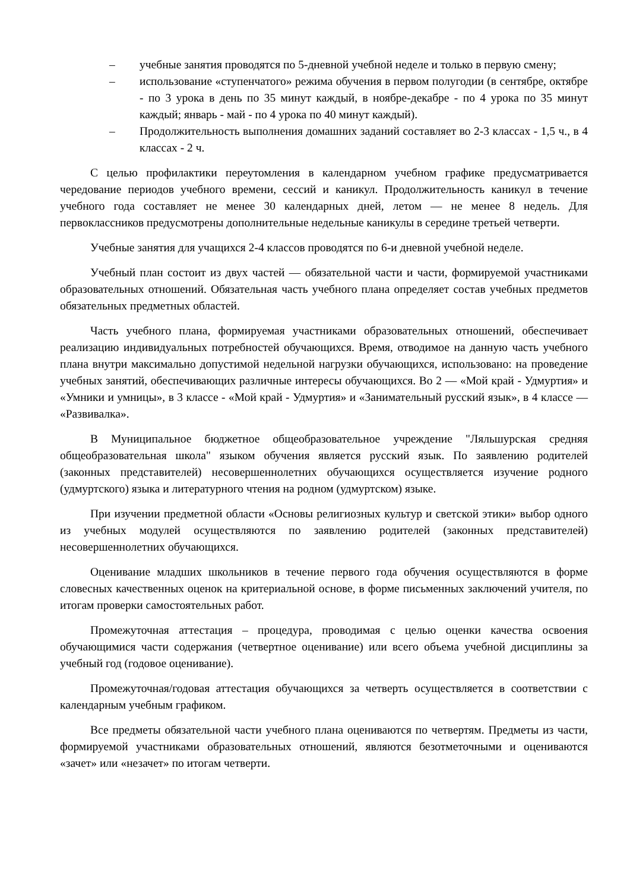– учебные занятия проводятся по 5-дневной учебной неделе и только в первую смену;
– использование «ступенчатого» режима обучения в первом полугодии (в сентябре, октябре - по 3 урока в день по 35 минут каждый, в ноябре-декабре - по 4 урока по 35 минут каждый; январь - май - по 4 урока по 40 минут каждый).
– Продолжительность выполнения домашних заданий составляет во 2-3 классах - 1,5 ч., в 4 классах - 2 ч.
С целью профилактики переутомления в календарном учебном графике предусматривается чередование периодов учебного времени, сессий и каникул. Продолжительность каникул в течение учебного года составляет не менее 30 календарных дней, летом — не менее 8 недель. Для первоклассников предусмотрены дополнительные недельные каникулы в середине третьей четверти.
Учебные занятия для учащихся 2-4 классов проводятся по 6-и дневной учебной неделе.
Учебный план состоит из двух частей — обязательной части и части, формируемой участниками образовательных отношений. Обязательная часть учебного плана определяет состав учебных предметов обязательных предметных областей.
Часть учебного плана, формируемая участниками образовательных отношений, обеспечивает реализацию индивидуальных потребностей обучающихся. Время, отводимое на данную часть учебного плана внутри максимально допустимой недельной нагрузки обучающихся, использовано: на проведение учебных занятий, обеспечивающих различные интересы обучающихся. Во 2 — «Мой край - Удмуртия» и «Умники и умницы», в 3 классе - «Мой край - Удмуртия» и «Занимательный русский язык», в 4 классе — «Развивалка».
В Муниципальное бюджетное общеобразовательное учреждение "Ляльшурская средняя общеобразовательная школа" языком обучения является русский язык. По заявлению родителей (законных представителей) несовершеннолетних обучающихся осуществляется изучение родного (удмуртского) языка и литературного чтения на родном (удмуртском) языке.
При изучении предметной области «Основы религиозных культур и светской этики» выбор одного из учебных модулей осуществляются по заявлению родителей (законных представителей) несовершеннолетних обучающихся.
Оценивание младших школьников в течение первого года обучения осуществляются в форме словесных качественных оценок на критериальной основе, в форме письменных заключений учителя, по итогам проверки самостоятельных работ.
Промежуточная аттестация – процедура, проводимая с целью оценки качества освоения обучающимися части содержания (четвертное оценивание) или всего объема учебной дисциплины за учебный год (годовое оценивание).
Промежуточная/годовая аттестация обучающихся за четверть осуществляется в соответствии с календарным учебным графиком.
Все предметы обязательной части учебного плана оцениваются по четвертям. Предметы из части, формируемой участниками образовательных отношений, являются безотметочными и оцениваются «зачет» или «незачет» по итогам четверти.